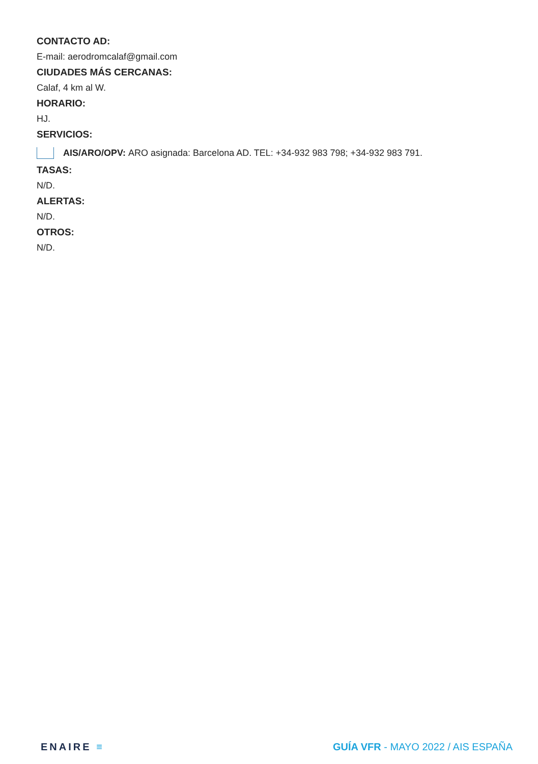CONTACTO AD:
E-mail: aerodromcalaf@gmail.com
CIUDADES MÁS CERCANAS:
Calaf, 4 km al W.
HORARIO:
HJ.
SERVICIOS:
AIS/ARO/OPV: ARO asignada: Barcelona AD. TEL: +34-932 983 798; +34-932 983 791.
TASAS:
N/D.
ALERTAS:
N/D.
OTROS:
N/D.
ENAIRE ≡ GUÍA VFR - MAYO 2022 / AIS ESPAÑA